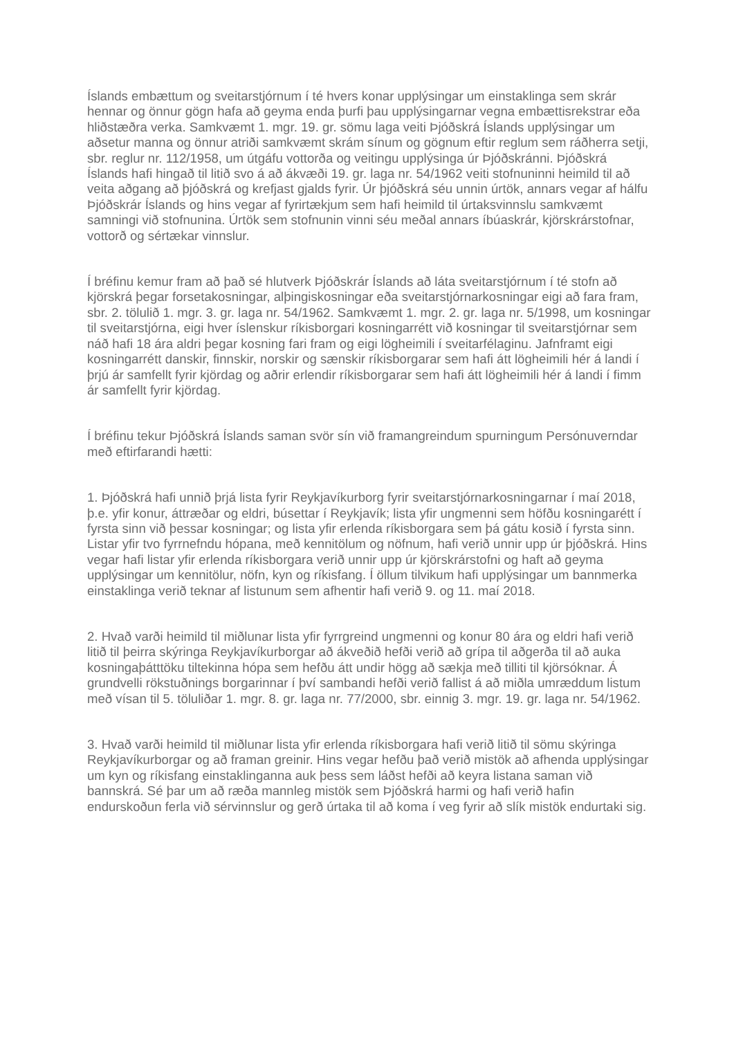Íslands embættum og sveitarstjórnum í té hvers konar upplýsingar um einstaklinga sem skrár hennar og önnur gögn hafa að geyma enda þurfi þau upplýsingarnar vegna embættisrekstrar eða hliðstæðra verka. Samkvæmt 1. mgr. 19. gr. sömu laga veiti Þjóðskrá Íslands upplýsingar um aðsetur manna og önnur atriði samkvæmt skrám sínum og gögnum eftir reglum sem ráðherra setji, sbr. reglur nr. 112/1958, um útgáfu vottorða og veitingu upplýsinga úr Þjóðskránni. Þjóðskrá Íslands hafi hingað til litið svo á að ákvæði 19. gr. laga nr. 54/1962 veiti stofnuninni heimild til að veita aðgang að þjóðskrá og krefjast gjalds fyrir. Úr þjóðskrá séu unnin úrtök, annars vegar af hálfu Þjóðskrár Íslands og hins vegar af fyrirtækjum sem hafi heimild til úrtaksvinnslu samkvæmt samningi við stofnunina. Úrtök sem stofnunin vinni séu meðal annars íbúaskrár, kjörskrárstofnar, vottorð og sértækar vinnslur.
Í bréfinu kemur fram að það sé hlutverk Þjóðskrár Íslands að láta sveitarstjórnum í té stofn að kjörskrá þegar forsetakosningar, alþingiskosningar eða sveitarstjórnarkosningar eigi að fara fram, sbr. 2. tölulið 1. mgr. 3. gr. laga nr. 54/1962. Samkvæmt 1. mgr. 2. gr. laga nr. 5/1998, um kosningar til sveitarstjórna, eigi hver íslenskur ríkisborgari kosningarrétt við kosningar til sveitarstjórnar sem náð hafi 18 ára aldri þegar kosning fari fram og eigi lögheimili í sveitarfélaginu. Jafnframt eigi kosningarrétt danskir, finnskir, norskir og sænskir ríkisborgarar sem hafi átt lögheimili hér á landi í þrjú ár samfellt fyrir kjördag og aðrir erlendir ríkisborgarar sem hafi átt lögheimili hér á landi í fimm ár samfellt fyrir kjördag.
Í bréfinu tekur Þjóðskrá Íslands saman svör sín við framangreindum spurningum Persónuverndar með eftirfarandi hætti:
1. Þjóðskrá hafi unnið þrjá lista fyrir Reykjavíkurborg fyrir sveitarstjórnarkosningarnar í maí 2018, þ.e. yfir konur, áttræðar og eldri, búsettar í Reykjavík; lista yfir ungmenni sem höfðu kosningarétt í fyrsta sinn við þessar kosningar; og lista yfir erlenda ríkisborgara sem þá gátu kosið í fyrsta sinn. Listar yfir tvo fyrrnefndu hópana, með kennitölum og nöfnum, hafi verið unnir upp úr þjóðskrá. Hins vegar hafi listar yfir erlenda ríkisborgara verið unnir upp úr kjörskrárstofni og haft að geyma upplýsingar um kennitölur, nöfn, kyn og ríkisfang. Í öllum tilvikum hafi upplýsingar um bannmerka einstaklinga verið teknar af listunum sem afhentir hafi verið 9. og 11. maí 2018.
2. Hvað varði heimild til miðlunar lista yfir fyrrgreind ungmenni og konur 80 ára og eldri hafi verið litið til þeirra skýringa Reykjavíkurborgar að ákveðið hefði verið að grípa til aðgerða til að auka kosningaþátttöku tiltekinna hópa sem hefðu átt undir högg að sækja með tilliti til kjörsóknar. Á grundvelli rökstuðnings borgarinnar í því sambandi hefði verið fallist á að miðla umræddum listum með vísan til 5. töluliðar 1. mgr. 8. gr. laga nr. 77/2000, sbr. einnig 3. mgr. 19. gr. laga nr. 54/1962.
3. Hvað varði heimild til miðlunar lista yfir erlenda ríkisborgara hafi verið litið til sömu skýringa Reykjavíkurborgar og að framan greinir. Hins vegar hefðu það verið mistök að afhenda upplýsingar um kyn og ríkisfang einstaklinganna auk þess sem láðst hefði að keyra listana saman við bannskrá. Sé þar um að ræða mannleg mistök sem Þjóðskrá harmi og hafi verið hafin endurskoðun ferla við sérvinnslur og gerð úrtaka til að koma í veg fyrir að slík mistök endurtaki sig.